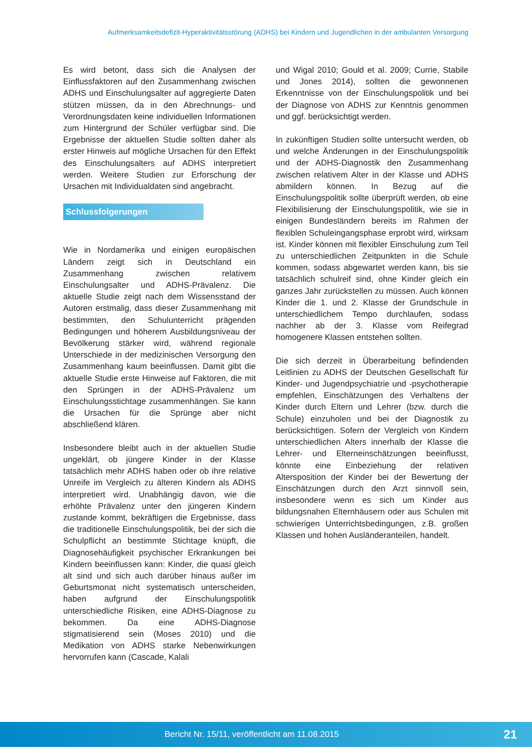Aufmerksamkeitsdefizit-Hyperaktivitätsstörung (ADHS) bei Kindern und Jugendlichen in der ambulanten Versorgung
Es wird betont, dass sich die Analysen der Einflussfaktoren auf den Zusammenhang zwischen ADHS und Einschulungsalter auf aggregierte Daten stützen müssen, da in den Abrechnungs- und Verordnungsdaten keine individuellen Informationen zum Hintergrund der Schüler verfügbar sind. Die Ergebnisse der aktuellen Studie sollten daher als erster Hinweis auf mögliche Ursachen für den Effekt des Einschulungsalters auf ADHS interpretiert werden. Weitere Studien zur Erforschung der Ursachen mit Individualdaten sind angebracht.
Schlussfolgerungen
Wie in Nordamerika und einigen europäischen Ländern zeigt sich in Deutschland ein Zusammenhang zwischen relativem Einschulungsalter und ADHS-Prävalenz. Die aktuelle Studie zeigt nach dem Wissensstand der Autoren erstmalig, dass dieser Zusammenhang mit bestimmten, den Schulunterricht prägenden Bedingungen und höherem Ausbildungsniveau der Bevölkerung stärker wird, während regionale Unterschiede in der medizinischen Versorgung den Zusammenhang kaum beeinflussen. Damit gibt die aktuelle Studie erste Hinweise auf Faktoren, die mit den Sprüngen in der ADHS-Prävalenz um Einschulungsstichtage zusammenhängen. Sie kann die Ursachen für die Sprünge aber nicht abschließend klären.
Insbesondere bleibt auch in der aktuellen Studie ungeklärt, ob jüngere Kinder in der Klasse tatsächlich mehr ADHS haben oder ob ihre relative Unreife im Vergleich zu älteren Kindern als ADHS interpretiert wird. Unabhängig davon, wie die erhöhte Prävalenz unter den jüngeren Kindern zustande kommt, bekräftigen die Ergebnisse, dass die traditionelle Einschulungspolitik, bei der sich die Schulpflicht an bestimmte Stichtage knüpft, die Diagnosehäufigkeit psychischer Erkrankungen bei Kindern beeinflussen kann: Kinder, die quasi gleich alt sind und sich auch darüber hinaus außer im Geburtsmonat nicht systematisch unterscheiden, haben aufgrund der Einschulungspolitik unterschiedliche Risiken, eine ADHS-Diagnose zu bekommen. Da eine ADHS-Diagnose stigmatisierend sein (Moses 2010) und die Medikation von ADHS starke Nebenwirkungen hervorrufen kann (Cascade, Kalali
und Wigal 2010; Gould et al. 2009; Currie, Stabile und Jones 2014), sollten die gewonnenen Erkenntnisse von der Einschulungspolitik und bei der Diagnose von ADHS zur Kenntnis genommen und ggf. berücksichtigt werden.
In zukünftigen Studien sollte untersucht werden, ob und welche Änderungen in der Einschulungspolitik und der ADHS-Diagnostik den Zusammenhang zwischen relativem Alter in der Klasse und ADHS abmildern können. In Bezug auf die Einschulungspolitik sollte überprüft werden, ob eine Flexibilisierung der Einschulungspolitik, wie sie in einigen Bundesländern bereits im Rahmen der flexiblen Schuleingangsphase erprobt wird, wirksam ist. Kinder können mit flexibler Einschulung zum Teil zu unterschiedlichen Zeitpunkten in die Schule kommen, sodass abgewartet werden kann, bis sie tatsächlich schulreif sind, ohne Kinder gleich ein ganzes Jahr zurückstellen zu müssen. Auch können Kinder die 1. und 2. Klasse der Grundschule in unterschiedlichem Tempo durchlaufen, sodass nachher ab der 3. Klasse vom Reifegrad homogenere Klassen entstehen sollten.
Die sich derzeit in Überarbeitung befindenden Leitlinien zu ADHS der Deutschen Gesellschaft für Kinder- und Jugendpsychiatrie und -psychotherapie empfehlen, Einschätzungen des Verhaltens der Kinder durch Eltern und Lehrer (bzw. durch die Schule) einzuholen und bei der Diagnostik zu berücksichtigen. Sofern der Vergleich von Kindern unterschiedlichen Alters innerhalb der Klasse die Lehrer- und Elterneinschätzungen beeinflusst, könnte eine Einbeziehung der relativen Altersposition der Kinder bei der Bewertung der Einschätzungen durch den Arzt sinnvoll sein, insbesondere wenn es sich um Kinder aus bildungsnahen Elternhäusern oder aus Schulen mit schwierigen Unterrichtsbedingungen, z.B. großen Klassen und hohen Ausländeranteilen, handelt.
Bericht Nr. 15/11, veröffentlicht am 11.08.2015 21